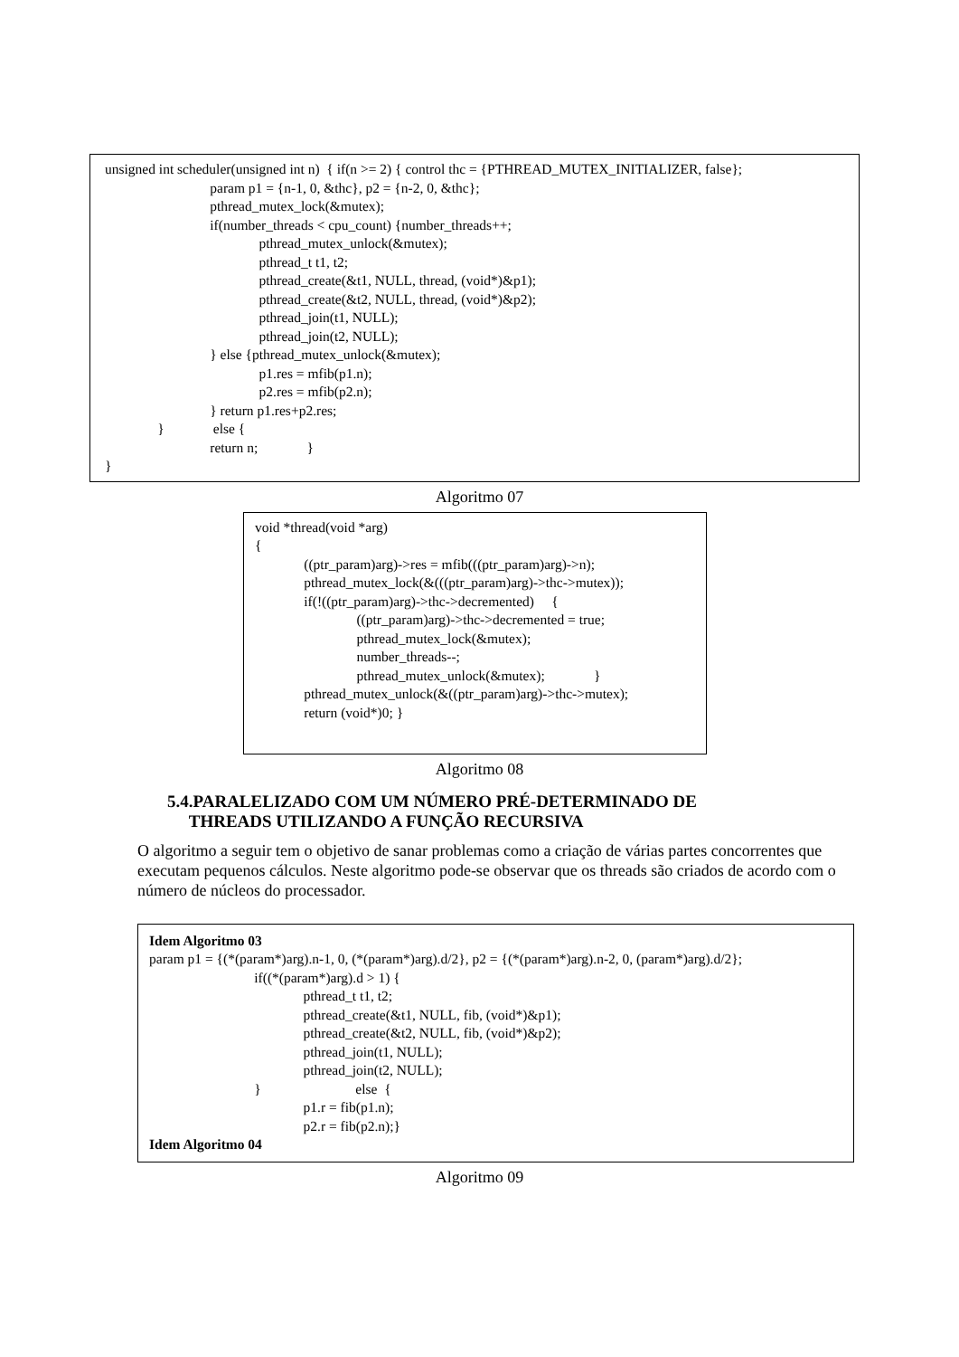unsigned int scheduler(unsigned int n) { if(n >= 2) { control thc = {PTHREAD_MUTEX_INITIALIZER, false};
param p1 = {n-1, 0, &thc}, p2 = {n-2, 0, &thc};
pthread_mutex_lock(&mutex);
if(number_threads < cpu_count) {number_threads++;
pthread_mutex_unlock(&mutex);
pthread_t t1, t2;
pthread_create(&t1, NULL, thread, (void*)&p1);
pthread_create(&t2, NULL, thread, (void*)&p2);
pthread_join(t1, NULL);
pthread_join(t2, NULL);
} else {pthread_mutex_unlock(&mutex);
p1.res = mfib(p1.n);
p2.res = mfib(p2.n);
} return p1.res+p2.res;
} else {
return n; }
}
Algoritmo 07
void *thread(void *arg)
{
((ptr_param)arg)->res = mfib(((ptr_param)arg)->n);
pthread_mutex_lock(&(((ptr_param)arg)->thc->mutex));
if(!((ptr_param)arg)->thc->decremented) {
((ptr_param)arg)->thc->decremented = true;
pthread_mutex_lock(&mutex);
number_threads--;
pthread_mutex_unlock(&mutex); }
pthread_mutex_unlock(&((ptr_param)arg)->thc->mutex);
return (void*)0; }
Algoritmo 08
5.4.PARALELIZADO COM UM NÚMERO PRÉ-DETERMINADO DE
THREADS UTILIZANDO A FUNÇÃO RECURSIVA
O algoritmo a seguir tem o objetivo de sanar problemas como a criação de várias partes concorrentes que executam pequenos cálculos. Neste algoritmo pode-se observar que os threads são criados de acordo com o número de núcleos do processador.
Idem Algoritmo 03
param p1 = {(*(param*)arg).n-1, 0, (*(param*)arg).d/2}, p2 = {(*(param*)arg).n-2, 0, (param*)arg).d/2};
if((*(param*)arg).d > 1) {
pthread_t t1, t2;
pthread_create(&t1, NULL, fib, (void*)&p1);
pthread_create(&t2, NULL, fib, (void*)&p2);
pthread_join(t1, NULL);
pthread_join(t2, NULL);
} else {
p1.r = fib(p1.n);
p2.r = fib(p2.n);}
Idem Algoritmo 04
Algoritmo 09